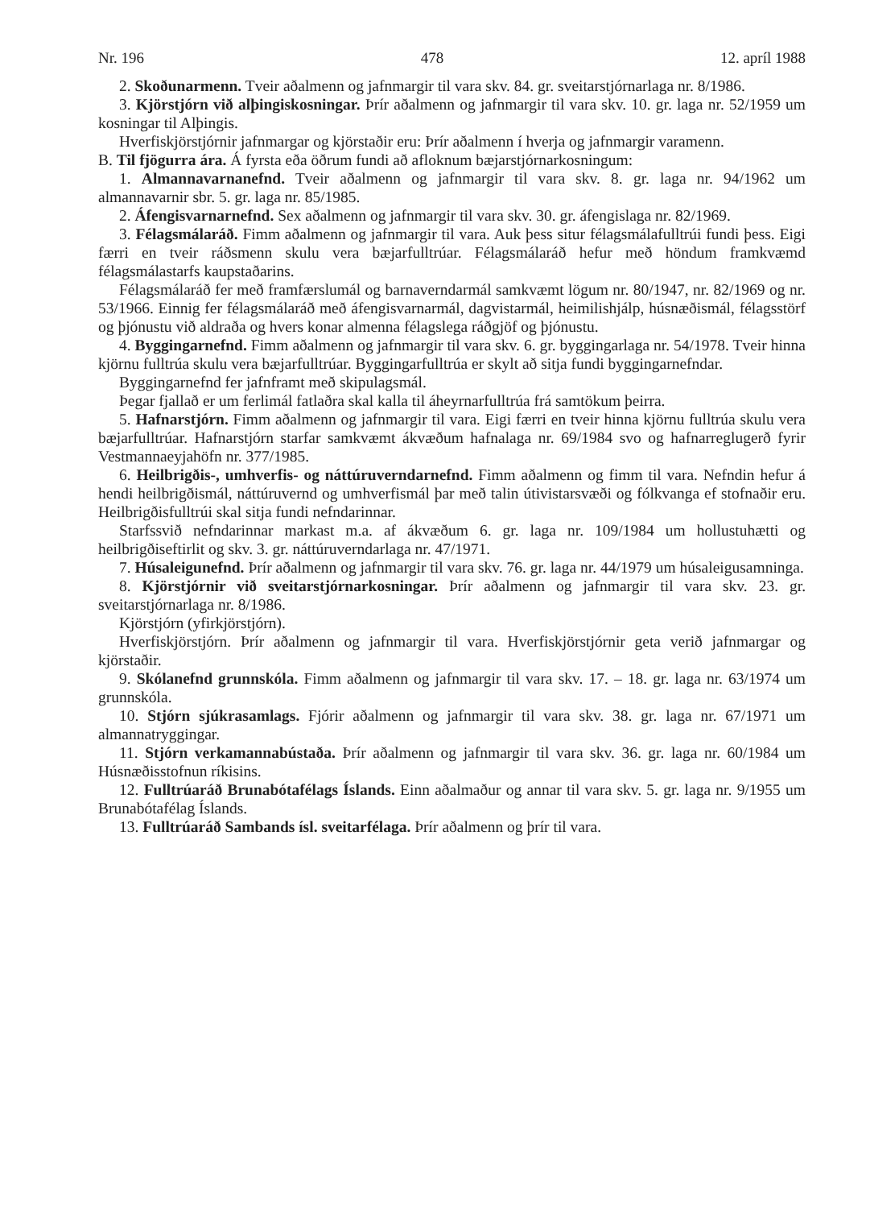Nr. 196 478 12. apríl 1988
2. Skoðunarmenn. Tveir aðalmenn og jafnmargir til vara skv. 84. gr. sveitarstjórnarlaga nr. 8/1986.
3. Kjörstjórn við alþingiskosningar. Þrír aðalmenn og jafnmargir til vara skv. 10. gr. laga nr. 52/1959 um kosningar til Alþingis.
Hverfiskjörstjórnir jafnmargar og kjörstaðir eru: Þrír aðalmenn í hverja og jafnmargir varamenn.
B. Til fjögurra ára. Á fyrsta eða öðrum fundi að afloknum bæjarstjórnarkosningum:
1. Almannavarnanefnd. Tveir aðalmenn og jafnmargir til vara skv. 8. gr. laga nr. 94/1962 um almannavarnir sbr. 5. gr. laga nr. 85/1985.
2. Áfengisvarnarnefnd. Sex aðalmenn og jafnmargir til vara skv. 30. gr. áfengislaga nr. 82/1969.
3. Félagsmálaráð. Fimm aðalmenn og jafnmargir til vara. Auk þess situr félagsmálafulltrúi fundi þess. Eigi færri en tveir ráðsmenn skulu vera bæjarfulltrúar. Félagsmálaráð hefur með höndum framkvæmd félagsmálastarfs kaupstaðarins.
Félagsmálaráð fer með framfærslumál og barnaverndarmál samkvæmt lögum nr. 80/1947, nr. 82/1969 og nr. 53/1966. Einnig fer félagsmálaráð með áfengisvarnarmál, dagvistarmál, heimilishjálp, húsnæðismál, félagsstörf og þjónustu við aldraða og hvers konar almenna félagslega ráðgjöf og þjónustu.
4. Byggingarnefnd. Fimm aðalmenn og jafnmargir til vara skv. 6. gr. byggingarlaga nr. 54/1978. Tveir hinna kjörnu fulltrúa skulu vera bæjarfulltrúar. Byggingarfulltrúa er skylt að sitja fundi byggingarnefndar.
Byggingarnefnd fer jafnframt með skipulagsmál.
Þegar fjallað er um ferlimál fatlaðra skal kalla til áheyrnarfulltrúa frá samtökum þeirra.
5. Hafnarstjórn. Fimm aðalmenn og jafnmargir til vara. Eigi færri en tveir hinna kjörnu fulltrúa skulu vera bæjarfulltrúar. Hafnarstjórn starfar samkvæmt ákvæðum hafnalaga nr. 69/1984 svo og hafnarreglugerð fyrir Vestmannaeyjahöfn nr. 377/1985.
6. Heilbrigðis-, umhverfis- og náttúruverndarnefnd. Fimm aðalmenn og fimm til vara. Nefndin hefur á hendi heilbrigðismál, náttúruvernd og umhverfismál þar með talin útivistarsvæði og fólkvanga ef stofnaðir eru. Heilbrigðisfulltrúi skal sitja fundi nefndarinnar.
Starfssvið nefndarinnar markast m.a. af ákvæðum 6. gr. laga nr. 109/1984 um hollustuhætti og heilbrigðiseftirlit og skv. 3. gr. náttúruverndarlaga nr. 47/1971.
7. Húsaleigunefnd. Þrír aðalmenn og jafnmargir til vara skv. 76. gr. laga nr. 44/1979 um húsaleigusamninga.
8. Kjörstjórnir við sveitarstjórnarkosningar. Þrír aðalmenn og jafnmargir til vara skv. 23. gr. sveitarstjórnarlaga nr. 8/1986.
Kjörstjórn (yfirkjörstjórn).
Hverfiskjörstjórn. Þrír aðalmenn og jafnmargir til vara. Hverfiskjörstjórnir geta verið jafnmargar og kjörstaðir.
9. Skólanefnd grunnskóla. Fimm aðalmenn og jafnmargir til vara skv. 17. – 18. gr. laga nr. 63/1974 um grunnskóla.
10. Stjórn sjúkrasamlags. Fjórir aðalmenn og jafnmargir til vara skv. 38. gr. laga nr. 67/1971 um almannatryggingar.
11. Stjórn verkamannabústaða. Þrír aðalmenn og jafnmargir til vara skv. 36. gr. laga nr. 60/1984 um Húsnæðisstofnun ríkisins.
12. Fulltrúaráð Brunabótafélags Íslands. Einn aðalmaður og annar til vara skv. 5. gr. laga nr. 9/1955 um Brunabótafélag Íslands.
13. Fulltrúaráð Sambands ísl. sveitarfélaga. Þrír aðalmenn og þrír til vara.